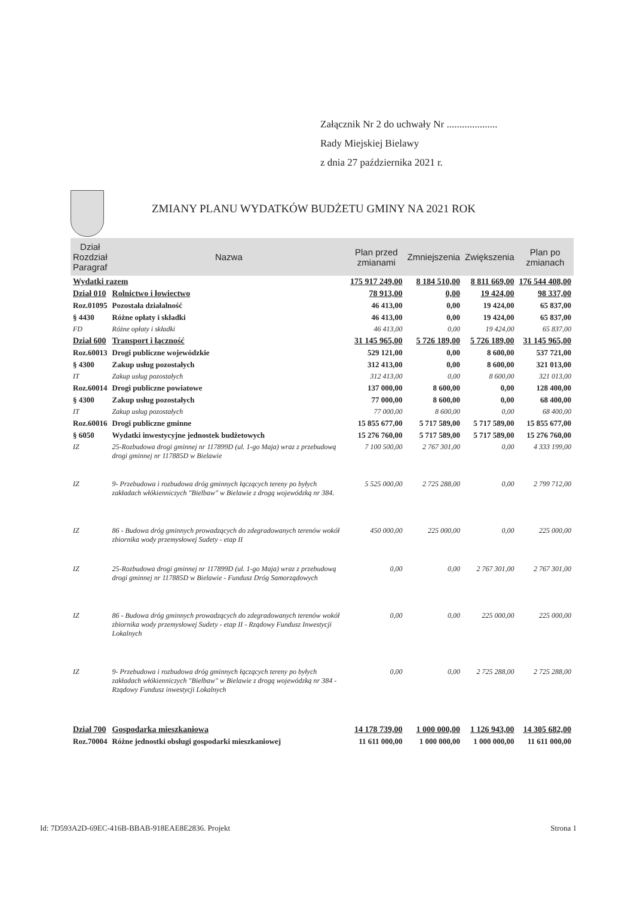Załącznik Nr 2 do uchwały Nr ....................
Rady Miejskiej Bielawy
z dnia 27 października 2021 r.
ZMIANY PLANU WYDATKÓW BUDŻETU GMINY NA 2021 ROK
| Dział Rozdział Paragraf | Nazwa | Plan przed zmianami | Zmniejszenia | Zwiększenia | Plan po zmianach |
| --- | --- | --- | --- | --- | --- |
| Wydatki razem | | 175 917 249,00 | 8 184 510,00 | 8 811 669,00 | 176 544 408,00 |
| Dział 010 | Rolnictwo i łowiectwo | 78 913,00 | 0,00 | 19 424,00 | 98 337,00 |
| Roz.01095 | Pozostała działalność | 46 413,00 | 0,00 | 19 424,00 | 65 837,00 |
| § 4430 | Różne opłaty i składki | 46 413,00 | 0,00 | 19 424,00 | 65 837,00 |
| FD | Różne opłaty i składki | 46 413,00 | 0,00 | 19 424,00 | 65 837,00 |
| Dział 600 | Transport i łączność | 31 145 965,00 | 5 726 189,00 | 5 726 189,00 | 31 145 965,00 |
| Roz.60013 | Drogi publiczne wojewódzkie | 529 121,00 | 0,00 | 8 600,00 | 537 721,00 |
| § 4300 | Zakup usług pozostałych | 312 413,00 | 0,00 | 8 600,00 | 321 013,00 |
| IT | Zakup usług pozostałych | 312 413,00 | 0,00 | 8 600,00 | 321 013,00 |
| Roz.60014 | Drogi publiczne powiatowe | 137 000,00 | 8 600,00 | 0,00 | 128 400,00 |
| § 4300 | Zakup usług pozostałych | 77 000,00 | 8 600,00 | 0,00 | 68 400,00 |
| IT | Zakup usług pozostałych | 77 000,00 | 8 600,00 | 0,00 | 68 400,00 |
| Roz.60016 | Drogi publiczne gminne | 15 855 677,00 | 5 717 589,00 | 5 717 589,00 | 15 855 677,00 |
| § 6050 | Wydatki inwestycyjne jednostek budżetowych | 15 276 760,00 | 5 717 589,00 | 5 717 589,00 | 15 276 760,00 |
| IZ | 25-Rozbudowa drogi gminnej nr 117899D (ul. 1-go Maja) wraz z przebudową drogi gminnej nr 117885D w Bielawie | 7 100 500,00 | 2 767 301,00 | 0,00 | 4 333 199,00 |
| IZ | 9- Przebudowa i rozbudowa dróg gminnych łączących tereny po byłych zakładach włókienniczych "Bielbaw" w Bielawie z drogą wojewódzką nr 384. | 5 525 000,00 | 2 725 288,00 | 0,00 | 2 799 712,00 |
| IZ | 86 - Budowa dróg gminnych prowadzących do zdegradowanych terenów wokół zbiornika wody przemysłowej Sudety - etap II | 450 000,00 | 225 000,00 | 0,00 | 225 000,00 |
| IZ | 25-Rozbudowa drogi gminnej nr 117899D (ul. 1-go Maja) wraz z przebudową drogi gminnej nr 117885D w Bielawie - Fundusz Dróg Samorządowych | 0,00 | 0,00 | 2 767 301,00 | 2 767 301,00 |
| IZ | 86 - Budowa dróg gminnych prowadzących do zdegradowanych terenów wokół zbiornika wody przemysłowej Sudety - etap II - Rządowy Fundusz Inwestycji Lokalnych | 0,00 | 0,00 | 225 000,00 | 225 000,00 |
| IZ | 9- Przebudowa i rozbudowa dróg gminnych łączących tereny po byłych zakładach włókienniczych "Bielbaw" w Bielawie z drogą wojewódzką nr 384 - Rządowy Fundusz inwestycji Lokalnych | 0,00 | 0,00 | 2 725 288,00 | 2 725 288,00 |
| Dział 700 | Gospodarka mieszkaniowa | 14 178 739,00 | 1 000 000,00 | 1 126 943,00 | 14 305 682,00 |
| Roz.70004 | Różne jednostki obsługi gospodarki mieszkaniowej | 11 611 000,00 | 1 000 000,00 | 1 000 000,00 | 11 611 000,00 |
Id: 7D593A2D-69EC-416B-BBAB-918EAE8E2836. Projekt Strona 1